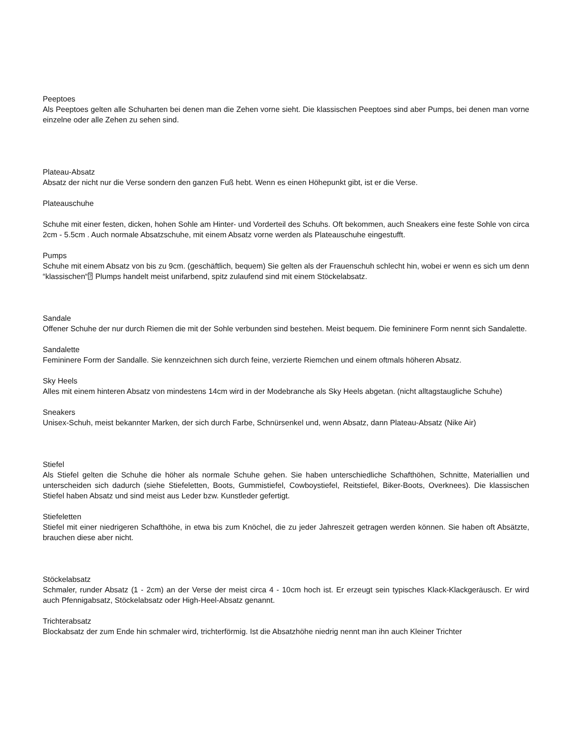Peeptoes
Als Peeptoes gelten alle Schuharten bei denen man die Zehen vorne sieht. Die klassischen Peeptoes sind aber Pumps, bei denen man vorne einzelne oder alle Zehen zu sehen sind.
Plateau-Absatz
Absatz der nicht nur die Verse sondern den ganzen Fuß hebt. Wenn es einen Höhepunkt gibt, ist er die Verse.
Plateauschuhe
Schuhe mit einer festen, dicken, hohen Sohle am Hinter- und Vorderteil des Schuhs. Oft bekommen, auch Sneakers eine feste Sohle von circa 2cm - 5.5cm . Auch normale Absatzschuhe, mit einem Absatz vorne werden als Plateauschuhe eingestufft.
Pumps
Schuhe mit einem Absatz von bis zu 9cm. (geschäftlich, bequem) Sie gelten als der Frauenschuh schlecht hin, wobei er wenn es sich um denn “klassischen“⍰ Plumps handelt meist unifarbend, spitz zulaufend sind mit einem Stöckelabsatz.
Sandale
Offener Schuhe der nur durch Riemen die mit der Sohle verbunden sind bestehen. Meist bequem. Die femininere Form nennt sich Sandalette.
Sandalette
Femininere Form der Sandalle. Sie kennzeichnen sich durch feine, verzierte Riemchen und einem oftmals höheren Absatz.
Sky Heels
Alles mit einem hinteren Absatz von mindestens 14cm wird in der Modebranche als Sky Heels abgetan. (nicht alltagstaugliche Schuhe)
Sneakers
Unisex-Schuh, meist bekannter Marken, der sich durch Farbe, Schnürsenkel und, wenn Absatz, dann Plateau-Absatz (Nike Air)
Stiefel
Als Stiefel gelten die Schuhe die höher als normale Schuhe gehen. Sie haben unterschiedliche Schafthöhen, Schnitte, Materiallien und unterscheiden sich dadurch (siehe Stiefeletten, Boots, Gummistiefel, Cowboystiefel, Reitstiefel, Biker-Boots, Overknees). Die klassischen Stiefel haben Absatz und sind meist aus Leder bzw. Kunstleder gefertigt.
Stiefeletten
Stiefel mit einer niedrigeren Schafthöhe, in etwa bis zum Knöchel, die zu jeder Jahreszeit getragen werden können. Sie haben oft Absätzte, brauchen diese aber nicht.
Stöckelabsatz
Schmaler, runder Absatz (1 - 2cm) an der Verse der meist circa 4 - 10cm hoch ist. Er erzeugt sein typisches Klack-Klackgeräusch. Er wird auch Pfennigabsatz, Stöckelabsatz oder High-Heel-Absatz genannt.
Trichterabsatz
Blockabsatz der zum Ende hin schmaler wird, trichterförmig. Ist die Absatzhöhe niedrig nennt man ihn auch Kleiner Trichter